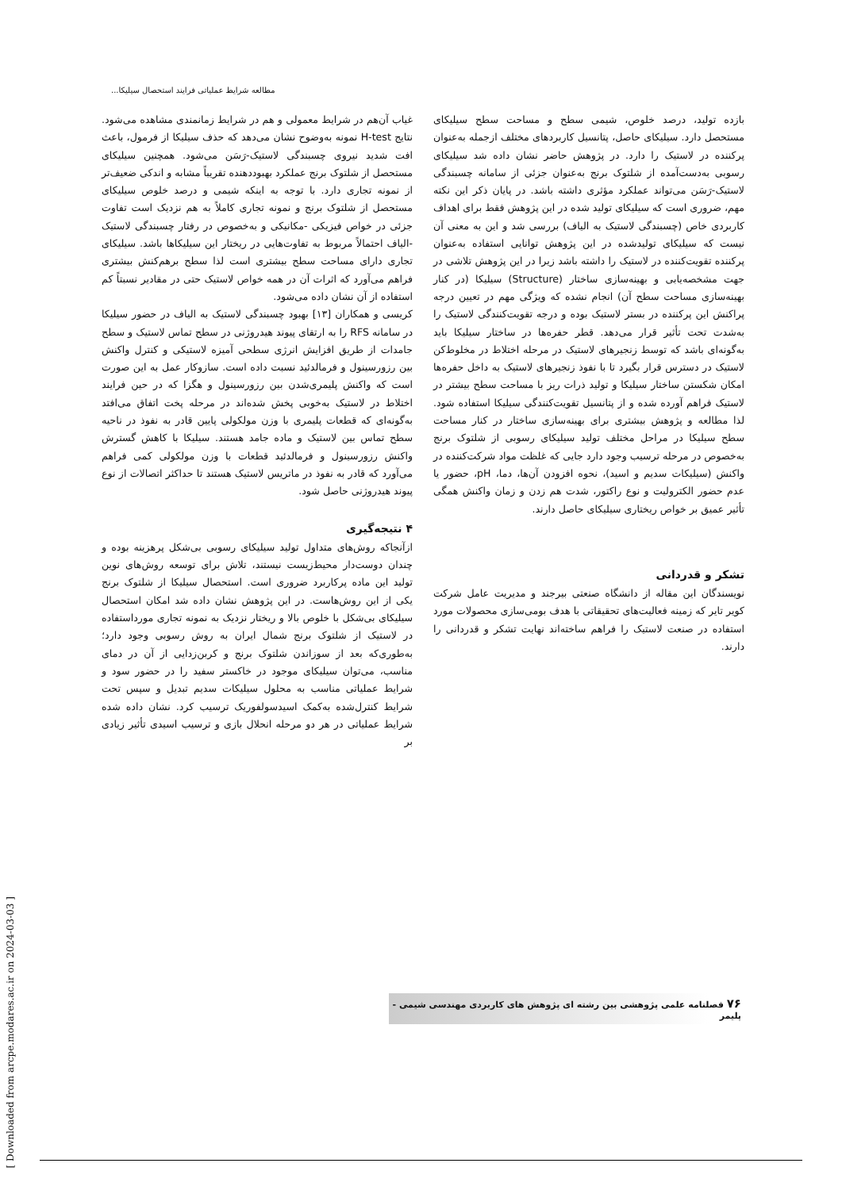مطالعه شرایط عملیاتی فرایند استحصال سیلیکا...
غیاب آن‌هم در شرایط معمولی و هم در شرایط زمانمندی مشاهده می‌شود. نتایج H-test نمونه به‌وضوح نشان می‌دهد که حذف سیلیکا از فرمول، باعث افت شدید نیروی چسبندگی لاستیک-رَسَن می‌شود. همچنین سیلیکای مستحصل از شلتوک برنج عملکرد بهبوددهنده تقریباً مشابه و اندکی ضعیف‌تر از نمونه تجاری دارد. با توجه به اینکه شیمی و درصد خلوص سیلیکای مستحصل از شلتوک برنج و نمونه تجاری کاملاً به هم نزدیک است تفاوت جزئی در خواص فیزیکی -مکانیکی و به‌خصوص در رفتار چسبندگی لاستیک -الیاف احتمالاً مربوط به تفاوت‌هایی در ریختار این سیلیکاها باشد. سیلیکای تجاری دارای مساحت سطح بیشتری است لذا سطح برهم‌کنش بیشتری فراهم می‌آورد که اثرات آن در همه خواص لاستیک حتی در مقادیر نسبتاً کم استفاده از آن نشان داده می‌شود.
کریسی و همکاران [۱۳] بهبود چسبندگی لاستیک به الیاف در حضور سیلیکا در سامانه RFS را به ارتقای پیوند هیدروژنی در سطح تماس لاستیک و سطح جامدات از طریق افزایش انرژی سطحی آمیزه لاستیکی و کنترل واکنش بین رزورسینول و فرمالدئید نسبت داده است. سازوکار عمل به این صورت است که واکنش پلیمری‌شدن بین رزورسینول و هگزا که در حین فرایند اختلاط در لاستیک به‌خوبی پخش شده‌اند در مرحله پخت اتفاق می‌افتد به‌گونه‌ای که قطعات پلیمری با وزن مولکولی پایین قادر به نفوذ در ناحیه سطح تماس بین لاستیک و ماده جامد هستند. سیلیکا با کاهش گسترش واکنش رزورسینول و فرمالدئید قطعات با وزن مولکولی کمی فراهم می‌آورد که قادر به نفوذ در ماتریس لاستیک هستند تا حداکثر اتصالات از نوع پیوند هیدروژنی حاصل شود.
۴ نتیجه‌گیری
ازآنجاکه روش‌های متداول تولید سیلیکای رسوبی بی‌شکل پرهزینه بوده و چندان دوست‌دار محیط‌زیست نیستند، تلاش برای توسعه روش‌های نوین تولید این ماده پرکاربرد ضروری است. استحصال سیلیکا از شلتوک برنج یکی از این روش‌هاست. در این پژوهش نشان داده شد امکان استحصال سیلیکای بی‌شکل با خلوص بالا و ریختار نزدیک به نمونه تجاری مورداستفاده در لاستیک از شلتوک برنج شمال ایران به روش رسوبی وجود دارد؛ به‌طوری‌که بعد از سوزاندن شلتوک برنج و کربن‌زدایی از آن در دمای مناسب، می‌توان سیلیکای موجود در خاکستر سفید را در حضور سود و شرایط عملیاتی مناسب به محلول سیلیکات سدیم تبدیل و سپس تحت شرایط کنترل‌شده به‌کمک اسیدسولفوریک ترسیب کرد. نشان داده شده شرایط عملیاتی در هر دو مرحله انحلال بازی و ترسیب اسیدی تأثیر زیادی بر
بازده تولید، درصد خلوص، شیمی سطح و مساحت سطح سیلیکای مستحصل دارد. سیلیکای حاصل، پتانسیل کاربردهای مختلف ازجمله به‌عنوان پرکننده در لاستیک را دارد. در پژوهش حاضر نشان داده شد سیلیکای رسوبی به‌دست‌آمده از شلتوک برنج به‌عنوان جزئی از سامانه چسبندگی لاستیک-رَسَن می‌تواند عملکرد مؤثری داشته باشد. در پایان ذکر این نکته مهم، ضروری است که سیلیکای تولید شده در این پژوهش فقط برای اهداف کاربردی خاص (چسبندگی لاستیک به الیاف) بررسی شد و این به معنی آن نیست که سیلیکای تولیدشده در این پژوهش توانایی استفاده به‌عنوان پرکننده تقویت‌کننده در لاستیک را داشته باشد زیرا در این پژوهش تلاشی در جهت مشخصه‌یابی و بهینه‌سازی ساختار (Structure) سیلیکا (در کنار بهینه‌سازی مساحت سطح آن) انجام نشده که ویژگی مهم در تعیین درجه پراکنش این پرکننده در بستر لاستیک بوده و درجه تقویت‌کنندگی لاستیک را به‌شدت تحت تأثیر قرار می‌دهد. قطر حفره‌ها در ساختار سیلیکا باید به‌گونه‌ای باشد که توسط زنجیرهای لاستیک در مرحله اختلاط در مخلوط‌کن لاستیک در دسترس قرار بگیرد تا با نفوذ زنجیرهای لاستیک به داخل حفره‌ها امکان شکستن ساختار سیلیکا و تولید ذرات ریز با مساحت سطح بیشتر در لاستیک فراهم آورده شده و از پتانسیل تقویت‌کنندگی سیلیکا استفاده شود. لذا مطالعه و پژوهش بیشتری برای بهینه‌سازی ساختار در کنار مساحت سطح سیلیکا در مراحل مختلف تولید سیلیکای رسوبی از شلتوک برنج به‌خصوص در مرحله ترسیب وجود دارد جایی که غلظت مواد شرکت‌کننده در واکنش (سیلیکات سدیم و اسید)، نحوه افزودن آن‌ها، دما، pH، حضور یا عدم حضور الکترولیت و نوع راکتور، شدت هم زدن و زمان واکنش همگی تأثیر عمیق بر خواص ریختاری سیلیکای حاصل دارند.
تشکر و قدردانی
نویسندگان این مقاله از دانشگاه صنعتی بیرجند و مدیریت عامل شرکت کویر تایر که زمینه فعالیت‌های تحقیقاتی با هدف بومی‌سازی محصولات مورد استفاده در صنعت لاستیک را فراهم ساخته‌اند نهایت تشکر و قدردانی را دارند.
[ Downloaded from arcpe.modares.ac.ir on 2024-03-03 ]
۷۶ فصلنامه علمی پژوهشی بین رشته ای پژوهش های کاربردی مهندسی شیمی - پلیمر